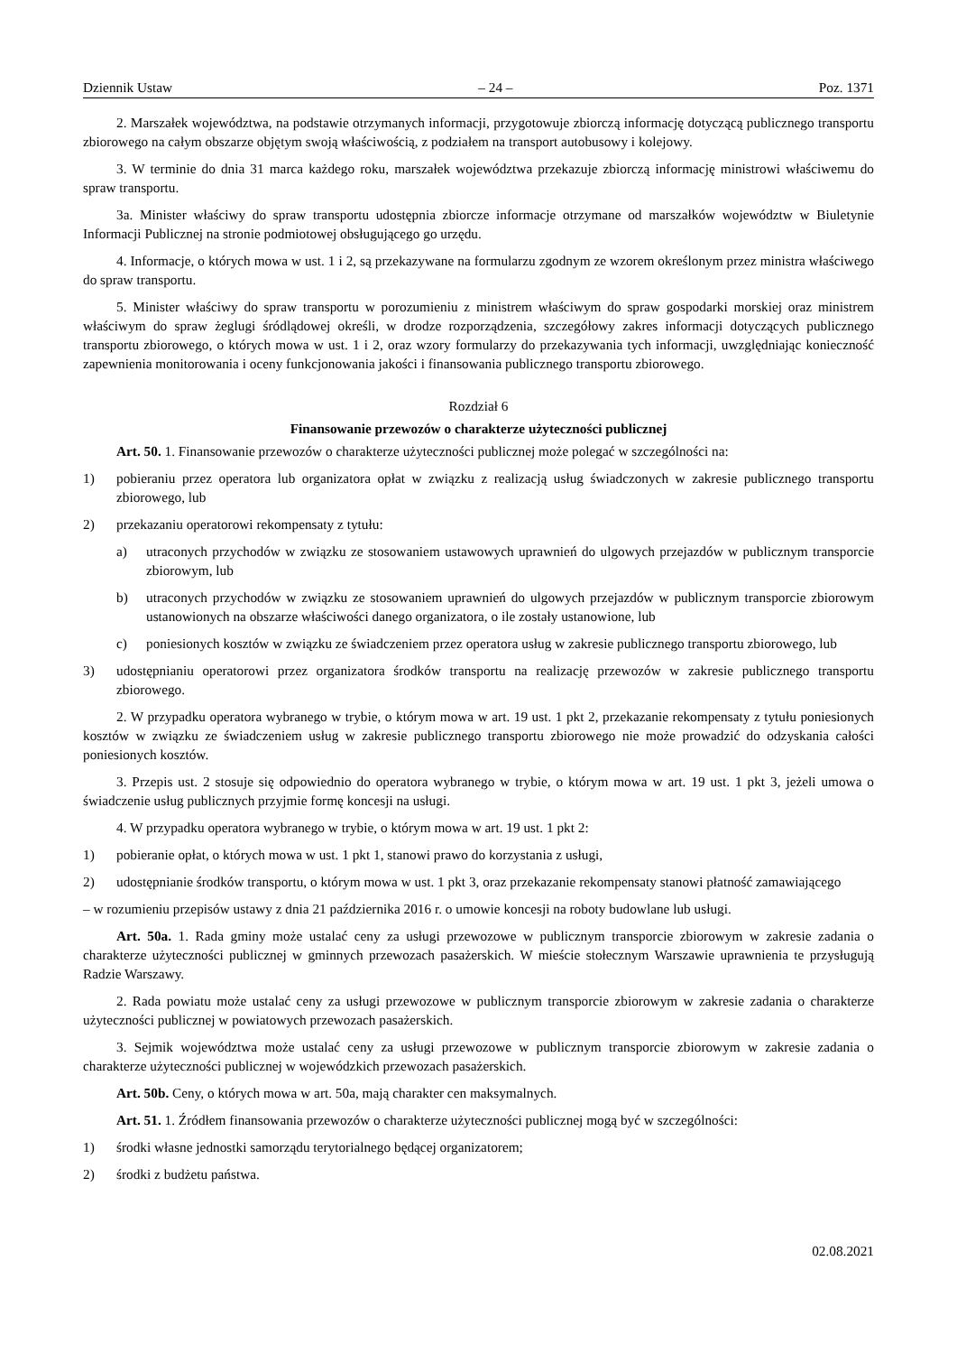Dziennik Ustaw – 24 – Poz. 1371
2. Marszałek województwa, na podstawie otrzymanych informacji, przygotowuje zbiorczą informację dotyczącą publicznego transportu zbiorowego na całym obszarze objętym swoją właściwością, z podziałem na transport autobusowy i kolejowy.
3. W terminie do dnia 31 marca każdego roku, marszałek województwa przekazuje zbiorczą informację ministrowi właściwemu do spraw transportu.
3a. Minister właściwy do spraw transportu udostępnia zbiorcze informacje otrzymane od marszałków województw w Biuletynie Informacji Publicznej na stronie podmiotowej obsługującego go urzędu.
4. Informacje, o których mowa w ust. 1 i 2, są przekazywane na formularzu zgodnym ze wzorem określonym przez ministra właściwego do spraw transportu.
5. Minister właściwy do spraw transportu w porozumieniu z ministrem właściwym do spraw gospodarki morskiej oraz ministrem właściwym do spraw żeglugi śródlądowej określi, w drodze rozporządzenia, szczegółowy zakres informacji dotyczących publicznego transportu zbiorowego, o których mowa w ust. 1 i 2, oraz wzory formularzy do przekazywania tych informacji, uwzględniając konieczność zapewnienia monitorowania i oceny funkcjonowania jakości i finansowania publicznego transportu zbiorowego.
Rozdział 6
Finansowanie przewozów o charakterze użyteczności publicznej
Art. 50. 1. Finansowanie przewozów o charakterze użyteczności publicznej może polegać w szczególności na:
1) pobieraniu przez operatora lub organizatora opłat w związku z realizacją usług świadczonych w zakresie publicznego transportu zbiorowego, lub
2) przekazaniu operatorowi rekompensaty z tytułu:
a) utraconych przychodów w związku ze stosowaniem ustawowych uprawnień do ulgowych przejazdów w publicznym transporcie zbiorowym, lub
b) utraconych przychodów w związku ze stosowaniem uprawnień do ulgowych przejazdów w publicznym transporcie zbiorowym ustanowionych na obszarze właściwości danego organizatora, o ile zostały ustanowione, lub
c) poniesionych kosztów w związku ze świadczeniem przez operatora usług w zakresie publicznego transportu zbiorowego, lub
3) udostępnianiu operatorowi przez organizatora środków transportu na realizację przewozów w zakresie publicznego transportu zbiorowego.
2. W przypadku operatora wybranego w trybie, o którym mowa w art. 19 ust. 1 pkt 2, przekazanie rekompensaty z tytułu poniesionych kosztów w związku ze świadczeniem usług w zakresie publicznego transportu zbiorowego nie może prowadzić do odzyskania całości poniesionych kosztów.
3. Przepis ust. 2 stosuje się odpowiednio do operatora wybranego w trybie, o którym mowa w art. 19 ust. 1 pkt 3, jeżeli umowa o świadczenie usług publicznych przyjmie formę koncesji na usługi.
4. W przypadku operatora wybranego w trybie, o którym mowa w art. 19 ust. 1 pkt 2:
1) pobieranie opłat, o których mowa w ust. 1 pkt 1, stanowi prawo do korzystania z usługi,
2) udostępnianie środków transportu, o którym mowa w ust. 1 pkt 3, oraz przekazanie rekompensaty stanowi płatność zamawiającego
– w rozumieniu przepisów ustawy z dnia 21 października 2016 r. o umowie koncesji na roboty budowlane lub usługi.
Art. 50a. 1. Rada gminy może ustalać ceny za usługi przewozowe w publicznym transporcie zbiorowym w zakresie zadania o charakterze użyteczności publicznej w gminnych przewozach pasażerskich. W mieście stołecznym Warszawie uprawnienia te przysługują Radzie Warszawy.
2. Rada powiatu może ustalać ceny za usługi przewozowe w publicznym transporcie zbiorowym w zakresie zadania o charakterze użyteczności publicznej w powiatowych przewozach pasażerskich.
3. Sejmik województwa może ustalać ceny za usługi przewozowe w publicznym transporcie zbiorowym w zakresie zadania o charakterze użyteczności publicznej w wojewódzkich przewozach pasażerskich.
Art. 50b. Ceny, o których mowa w art. 50a, mają charakter cen maksymalnych.
Art. 51. 1. Źródłem finansowania przewozów o charakterze użyteczności publicznej mogą być w szczególności:
1) środki własne jednostki samorządu terytorialnego będącej organizatorem;
2) środki z budżetu państwa.
02.08.2021